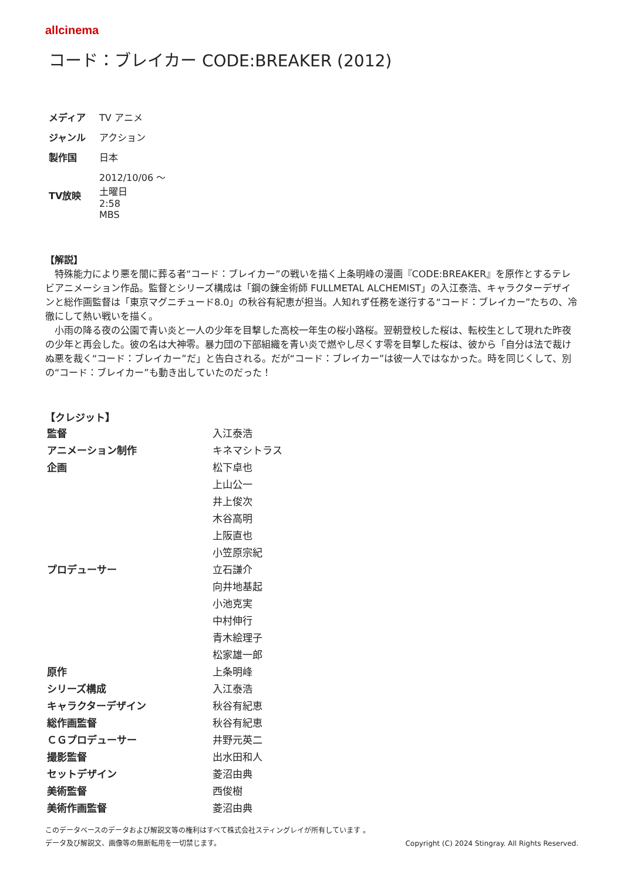allcinema
コード：ブレイカー CODE:BREAKER (2012)
| メディア | TV アニメ |
| ジャンル | アクション |
| 製作国 | 日本 |
| TV放映 | 2012/10/06 ～ 土曜日 2:58 MBS |
【解説】
　特殊能力により悪を闇に葬る者“コード：ブレイカー”の戦いを描く上条明峰の漫画『CODE:BREAKER』を原作とするテレビアニメーション作品。監督とシリーズ構成は「鋼の錬金術師 FULLMETAL ALCHEMIST」の入江泰浩、キャラクターデザインと総作画監督は「東京マグニチュード8.0」の秋谷有紀恵が担当。人知れず任務を遂行する“コード：ブレイカー”たちの、冷徹にして熱い戦いを描く。
　小雨の降る夜の公園で青い炎と一人の少年を目撃した高校一年生の桜小路桜。翌朝登校した桜は、転校生として現れた昨夜の少年と再会した。彼の名は大神零。暴力団の下部組織を青い炎で燃やし尽くす零を目撃した桜は、彼から「自分は法で裁けぬ悪を裁く“コード：ブレイカー”だ」と告白される。だが“コード：ブレイカー”は彼一人ではなかった。時を同じくして、別の“コード：ブレイカー”も動き出していたのだった！
【クレジット】
| 監督 | 入江泰浩 |
| アニメーション制作 | キネマシトラス |
| 企画 | 松下卓也 |
| | 上山公一 |
| | 井上俊次 |
| | 木谷高明 |
| | 上阪直也 |
| | 小笠原宗紀 |
| プロデューサー | 立石謙介 |
| | 向井地基起 |
| | 小池克実 |
| | 中村伸行 |
| | 青木絵理子 |
| | 松家雄一郎 |
| 原作 | 上条明峰 |
| シリーズ構成 | 入江泰浩 |
| キャラクターデザイン | 秋谷有紀恵 |
| 総作画監督 | 秋谷有紀恵 |
| ＣＧプロデューサー | 井野元英二 |
| 撮影監督 | 出水田和人 |
| セットデザイン | 菱沼由典 |
| 美術監督 | 西俊樹 |
| 美術作画監督 | 菱沼由典 |
このデータベースのデータおよび解説文等の権利はすべて株式会社スティングレイが所有しています 。
データ及び解説文、画像等の無断転用を一切禁じます。 Copyright (C) 2024 Stingray. All Rights Reserved.